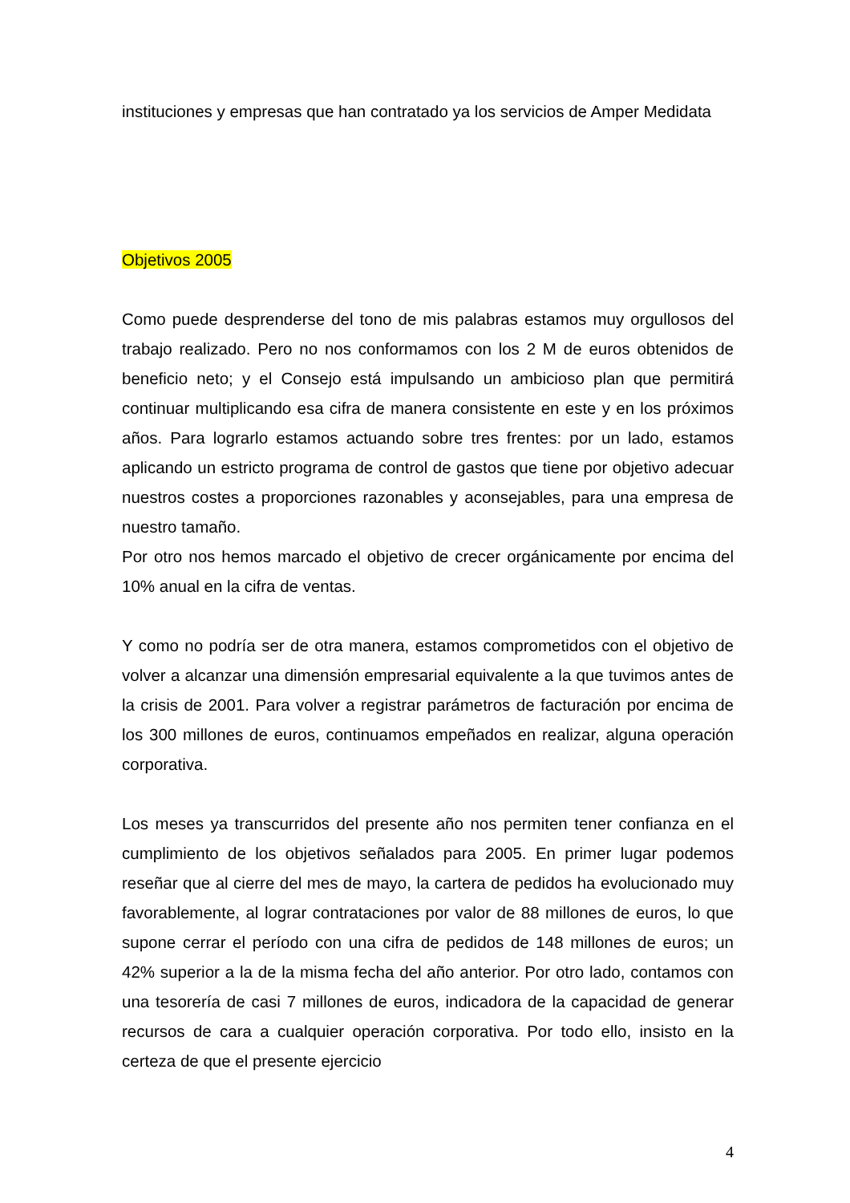instituciones y empresas que han contratado ya los servicios de Amper Medidata
Objetivos 2005
Como puede desprenderse del tono de mis palabras estamos muy orgullosos del trabajo realizado. Pero no nos conformamos con los 2 M de euros obtenidos de beneficio neto; y el Consejo está impulsando un ambicioso plan que permitirá continuar multiplicando esa cifra de manera consistente en este y en los próximos años. Para lograrlo estamos actuando sobre tres frentes: por un lado, estamos aplicando un estricto programa de control de gastos que tiene por objetivo adecuar nuestros costes a proporciones razonables y aconsejables, para una empresa de nuestro tamaño.
Por otro nos hemos marcado el objetivo de crecer orgánicamente por encima del 10% anual en la cifra de ventas.
Y como no podría ser de otra manera, estamos comprometidos con el objetivo de volver a alcanzar una dimensión empresarial equivalente a la que tuvimos antes de la crisis de 2001. Para volver a registrar parámetros de facturación por encima de los 300 millones de euros, continuamos empeñados en realizar, alguna operación corporativa.
Los meses ya transcurridos del presente año nos permiten tener confianza en el cumplimiento de los objetivos señalados para 2005. En primer lugar podemos reseñar que al cierre del mes de mayo, la cartera de pedidos ha evolucionado muy favorablemente, al lograr contrataciones por valor de 88 millones de euros, lo que supone cerrar el período con una cifra de pedidos de 148 millones de euros; un 42% superior a la de la misma fecha del año anterior. Por otro lado, contamos con una tesorería de casi 7 millones de euros, indicadora de la capacidad de generar recursos de cara a cualquier operación corporativa. Por todo ello, insisto en la certeza de que el presente ejercicio
4